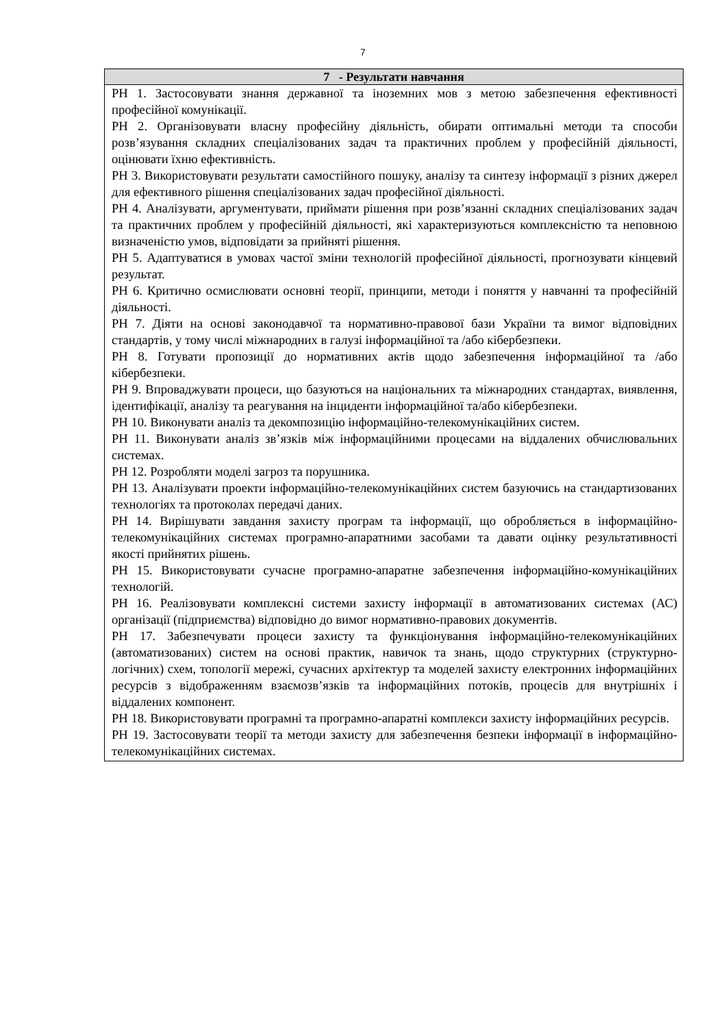7
| 7 - Результати навчання |
| --- |
| РН 1. Застосовувати знання державної та іноземних мов з метою забезпечення ефективності професійної комунікації. РН 2. Організовувати власну професійну діяльність, обирати оптимальні методи та способи розв’язування складних спеціалізованих задач та практичних проблем у професійній діяльності, оцінювати їхню ефективність. РН 3. Використовувати результати самостійного пошуку, аналізу та синтезу інформації з різних джерел для ефективного рішення спеціалізованих задач професійної діяльності. РН 4. Аналізувати, аргументувати, приймати рішення при розв’язанні складних спеціалізованих задач та практичних проблем у професійній діяльності, які характеризуються комплексністю та неповною визначеністю умов, відповідати за прийняті рішення. РН 5. Адаптуватися в умовах частої зміни технологій професійної діяльності, прогнозувати кінцевий результат. РН 6. Критично осмислювати основні теорії, принципи, методи і поняття у навчанні та професійній діяльності. РН 7. Діяти на основі законодавчої та нормативно-правової бази України та вимог відповідних стандартів, у тому числі міжнародних в галузі інформаційної та /або кібербезпеки. РН 8. Готувати пропозиції до нормативних актів щодо забезпечення інформаційної та /або кібербезпеки. РН 9. Впроваджувати процеси, що базуються на національних та міжнародних стандартах, виявлення, ідентифікації, аналізу та реагування на інциденти інформаційної та/або кібербезпеки. РН 10. Виконувати аналіз та декомпозицію інформаційно-телекомунікаційних систем. РН 11. Виконувати аналіз зв’язків між інформаційними процесами на віддалених обчислювальних системах. РН 12. Розробляти моделі загроз та порушника. РН 13. Аналізувати проекти інформаційно-телекомунікаційних систем базуючись на стандартизованих технологіях та протоколах передачі даних. РН 14. Вирішувати завдання захисту програм та інформації, що обробляється в інформаційно-телекомунікаційних системах програмно-апаратними засобами та давати оцінку результативності якості прийнятих рішень. РН 15. Використовувати сучасне програмно-апаратне забезпечення інформаційно-комунікаційних технологій. РН 16. Реалізовувати комплексні системи захисту інформації в автоматизованих системах (АС) організації (підприємства) відповідно до вимог нормативно-правових документів. РН 17. Забезпечувати процеси захисту та функціонування інформаційно-телекомунікаційних (автоматизованих) систем на основі практик, навичок та знань, щодо структурних (структурно-логічних) схем, топології мережі, сучасних архітектур та моделей захисту електронних інформаційних ресурсів з відображенням взаємозв’язків та інформаційних потоків, процесів для внутрішніх і віддалених компонент. РН 18. Використовувати програмні та програмно-апаратні комплекси захисту інформаційних ресурсів. РН 19. Застосовувати теорії та методи захисту для забезпечення безпеки інформації в інформаційно-телекомунікаційних системах. |